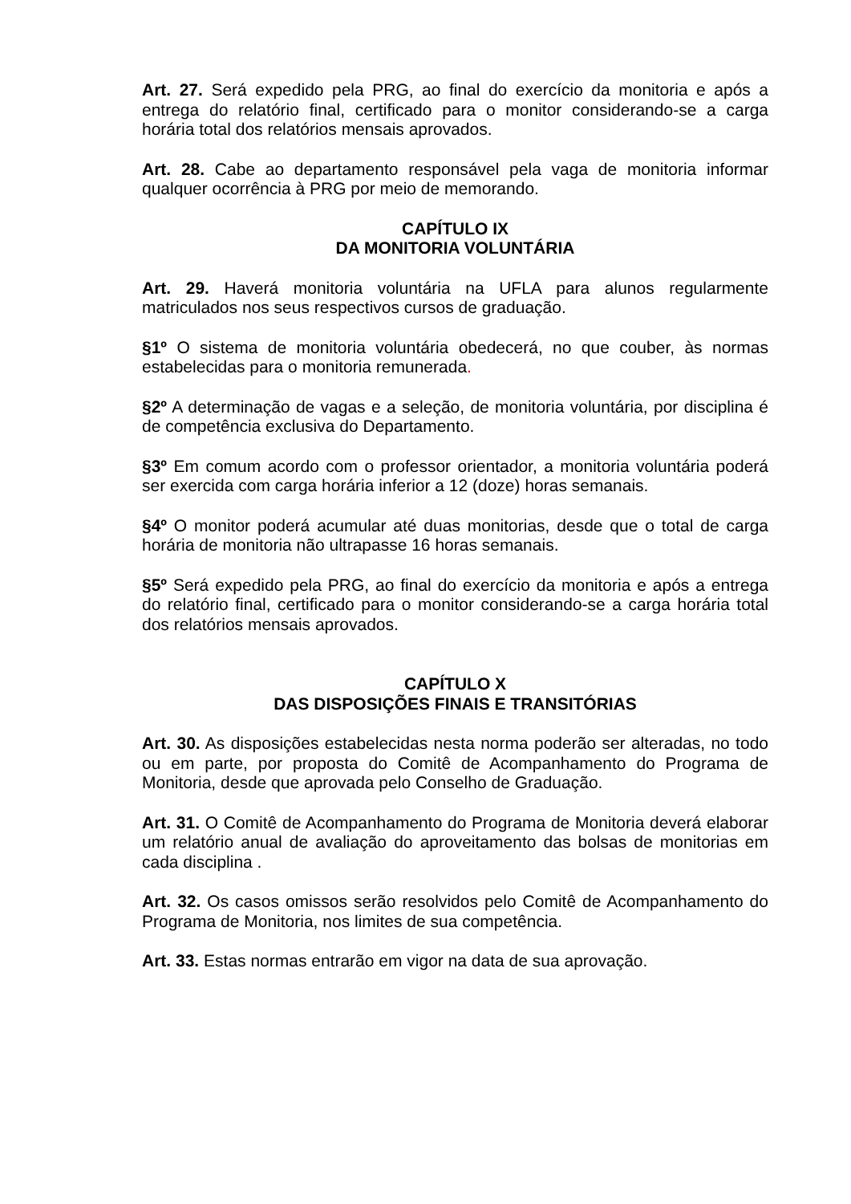Art. 27. Será expedido pela PRG, ao final do exercício da monitoria e após a entrega do relatório final, certificado para o monitor considerando-se a carga horária total dos relatórios mensais aprovados.
Art. 28. Cabe ao departamento responsável pela vaga de monitoria informar qualquer ocorrência à PRG por meio de memorando.
CAPÍTULO IX
DA MONITORIA VOLUNTÁRIA
Art. 29. Haverá monitoria voluntária na UFLA para alunos regularmente matriculados nos seus respectivos cursos de graduação.
§1º O sistema de monitoria voluntária obedecerá, no que couber, às normas estabelecidas para o monitoria remunerada.
§2º A determinação de vagas e a seleção, de monitoria voluntária, por disciplina é de competência exclusiva do Departamento.
§3º Em comum acordo com o professor orientador, a monitoria voluntária poderá ser exercida com carga horária inferior a 12 (doze) horas semanais.
§4º O monitor poderá acumular até duas monitorias, desde que o total de carga horária de monitoria não ultrapasse 16 horas semanais.
§5º Será expedido pela PRG, ao final do exercício da monitoria e após a entrega do relatório final, certificado para o monitor considerando-se a carga horária total dos relatórios mensais aprovados.
CAPÍTULO X
DAS DISPOSIÇÕES FINAIS E TRANSITÓRIAS
Art. 30. As disposições estabelecidas nesta norma poderão ser alteradas, no todo ou em parte, por proposta do Comitê de Acompanhamento do Programa de Monitoria, desde que aprovada pelo Conselho de Graduação.
Art. 31. O Comitê de Acompanhamento do Programa de Monitoria deverá elaborar um relatório anual de avaliação do aproveitamento das bolsas de monitorias em cada disciplina .
Art. 32. Os casos omissos serão resolvidos pelo Comitê de Acompanhamento do Programa de Monitoria, nos limites de sua competência.
Art. 33. Estas normas entrarão em vigor na data de sua aprovação.